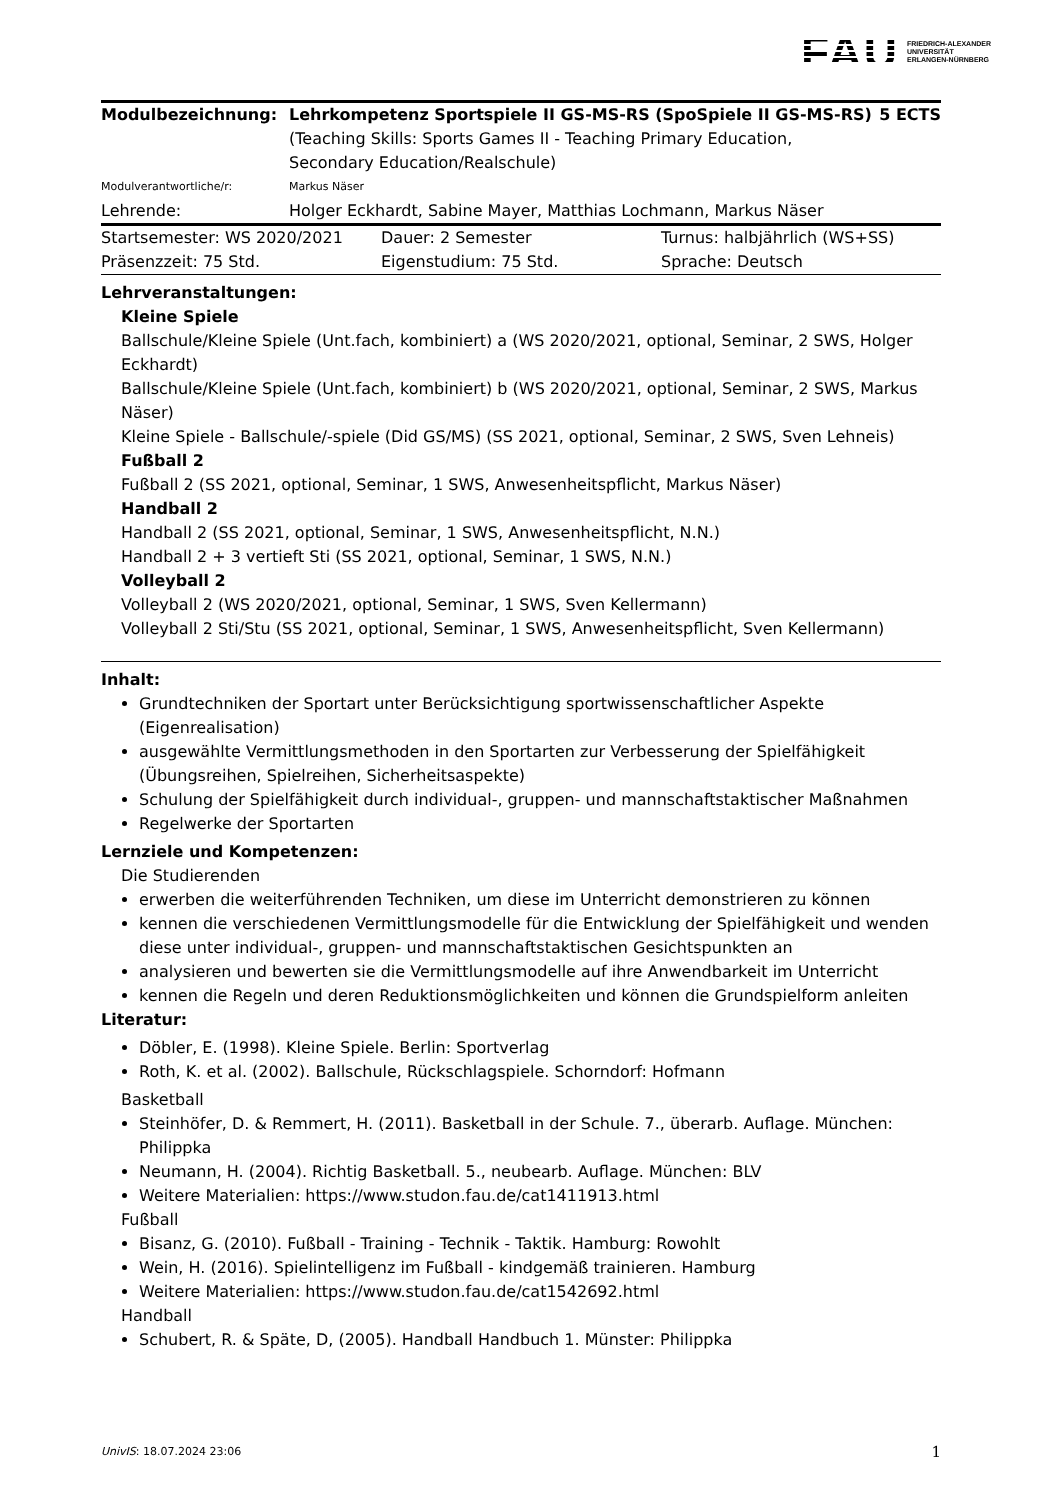FAU FRIEDRICH-ALEXANDER
UNIVERSITÄT
ERLANGEN-NÜRNBERG
| Modulbezeichnung: | Lehrkompetenz Sportspiele II GS-MS-RS (SpoSpiele II GS-MS-RS) (Teaching Skills: Sports Games II - Teaching Primary Education, Secondary Education/Realschule) | 5 ECTS |
| Modulverantwortliche/r: | Markus Näser | |
| Lehrende: | Holger Eckhardt, Sabine Mayer, Matthias Lochmann, Markus Näser | |
| Startsemester: WS 2020/2021 | Dauer: 2 Semester | Turnus: halbjährlich (WS+SS) |
| Präsenzzeit: 75 Std. | Eigenstudium: 75 Std. | Sprache: Deutsch |
Lehrveranstaltungen:
Kleine Spiele
Ballschule/Kleine Spiele (Unt.fach, kombiniert) a (WS 2020/2021, optional, Seminar, 2 SWS, Holger Eckhardt)
Ballschule/Kleine Spiele (Unt.fach, kombiniert) b (WS 2020/2021, optional, Seminar, 2 SWS, Markus Näser)
Kleine Spiele - Ballschule/-spiele (Did GS/MS) (SS 2021, optional, Seminar, 2 SWS, Sven Lehneis)
Fußball 2
Fußball 2 (SS 2021, optional, Seminar, 1 SWS, Anwesenheitspflicht, Markus Näser)
Handball 2
Handball 2 (SS 2021, optional, Seminar, 1 SWS, Anwesenheitspflicht, N.N.)
Handball 2 + 3 vertieft Sti (SS 2021, optional, Seminar, 1 SWS, N.N.)
Volleyball 2
Volleyball 2 (WS 2020/2021, optional, Seminar, 1 SWS, Sven Kellermann)
Volleyball 2 Sti/Stu (SS 2021, optional, Seminar, 1 SWS, Anwesenheitspflicht, Sven Kellermann)
Inhalt:
Grundtechniken der Sportart unter Berücksichtigung sportwissenschaftlicher Aspekte (Eigenrealisation)
ausgewählte Vermittlungsmethoden in den Sportarten zur Verbesserung der Spielfähigkeit (Übungsreihen, Spielreihen, Sicherheitsaspekte)
Schulung der Spielfähigkeit durch individual-, gruppen- und mannschaftstaktischer Maßnahmen
Regelwerke der Sportarten
Lernziele und Kompetenzen:
Die Studierenden
erwerben die weiterführenden Techniken, um diese im Unterricht demonstrieren zu können
kennen die verschiedenen Vermittlungsmodelle für die Entwicklung der Spielfähigkeit und wenden diese unter individual-, gruppen- und mannschaftstaktischen Gesichtspunkten an
analysieren und bewerten sie die Vermittlungsmodelle auf ihre Anwendbarkeit im Unterricht
kennen die Regeln und deren Reduktionsmöglichkeiten und können die Grundspielform anleiten
Literatur:
Döbler, E. (1998). Kleine Spiele. Berlin: Sportverlag
Roth, K. et al. (2002). Ballschule, Rückschlagspiele. Schorndorf: Hofmann
Basketball
Steinhöfer, D. & Remmert, H. (2011). Basketball in der Schule. 7., überarb. Auflage. München: Philippka
Neumann, H. (2004). Richtig Basketball. 5., neubearb. Auflage. München: BLV
Weitere Materialien: https://www.studon.fau.de/cat1411913.html
Fußball
Bisanz, G. (2010). Fußball - Training - Technik - Taktik. Hamburg: Rowohlt
Wein, H. (2016). Spielintelligenz im Fußball - kindgemäß trainieren. Hamburg
Weitere Materialien: https://www.studon.fau.de/cat1542692.html
Handball
Schubert, R. & Späte, D, (2005). Handball Handbuch 1. Münster: Philippka
UnivIS: 18.07.2024 23:06 1